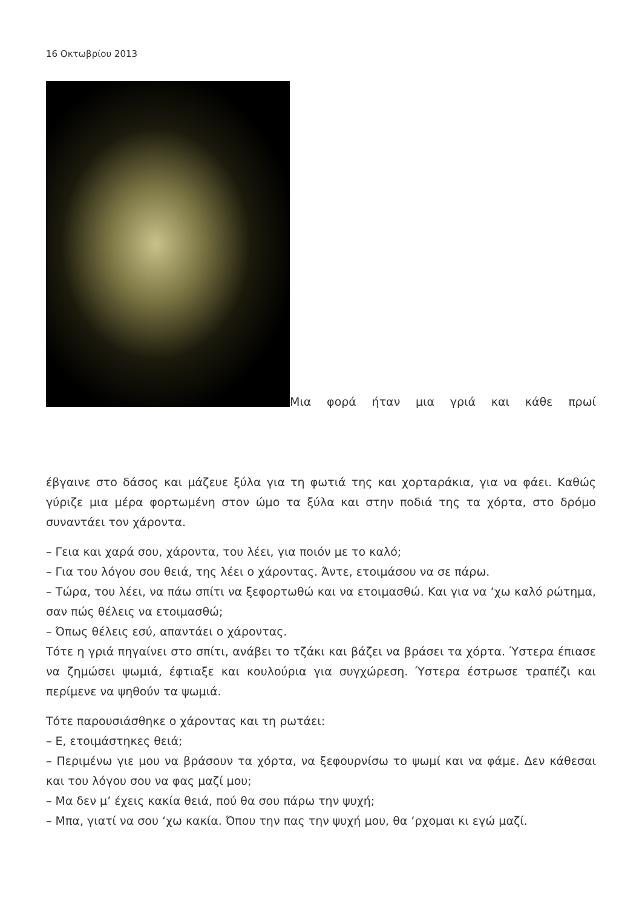16 Οκτωβρίου 2013
Μια φορά ήταν μια γριά και κάθε πρωί
έβγαινε στο δάσος και μάζευε ξύλα για τη φωτιά της και χορταράκια, για να φάει. Καθώς γύριζε μια μέρα φορτωμένη στον ώμο τα ξύλα και στην ποδιά της τα χόρτα, στο δρόμο συναντάει τον χάροντα.
– Γεια και χαρά σου, χάροντα, του λέει, για ποιόν με το καλό;
– Για του λόγου σου θειά, της λέει ο χάροντας. Άντε, ετοιμάσου να σε πάρω.
– Τώρα, του λέει, να πάω σπίτι να ξεφορτωθώ και να ετοιμασθώ. Και για να ‘χω καλό ρώτημα, σαν πώς θέλεις να ετοιμασθώ;
– Όπως θέλεις εσύ, απαντάει ο χάροντας.
Τότε η γριά πηγαίνει στο σπίτι, ανάβει το τζάκι και βάζει να βράσει τα χόρτα. Ύστερα έπιασε να ζημώσει ψωμιά, έφτιαξε και κουλούρια για συγχώρεση. Ύστερα έστρωσε τραπέζι και περίμενε να ψηθούν τα ψωμιά.
Τότε παρουσιάσθηκε ο χάροντας και τη ρωτάει:
– Ε, ετοιμάστηκες θειά;
– Περιμένω γιε μου να βράσουν τα χόρτα, να ξεφουρνίσω το ψωμί και να φάμε. Δεν κάθεσαι και του λόγου σου να φας μαζί μου;
– Μα δεν μ’ έχεις κακία θειά, πού θα σου πάρω την ψυχή;
– Μπα, γιατί να σου ‘χω κακία. Όπου την πας την ψυχή μου, θα ‘ρχομαι κι εγώ μαζί.